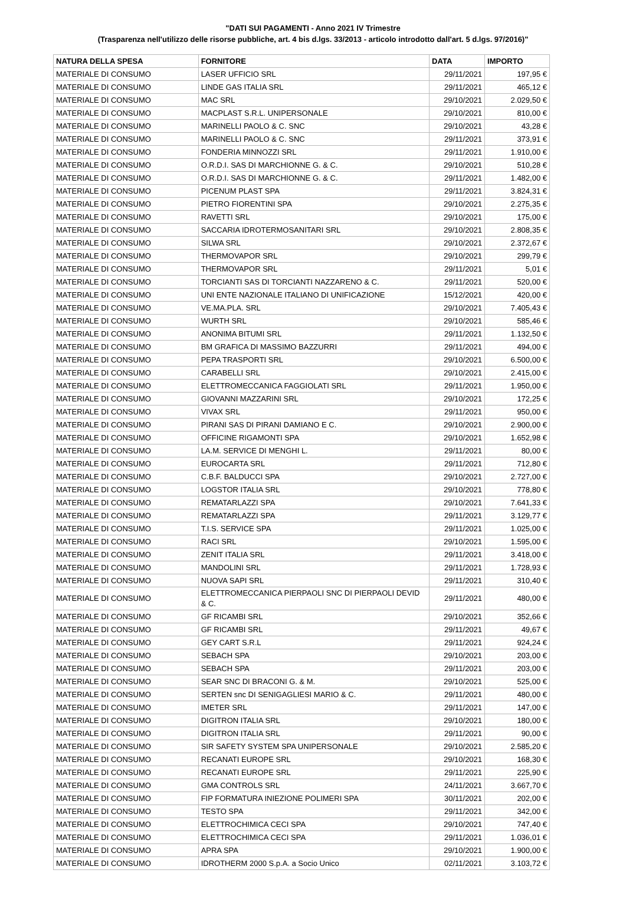"DATI SUI PAGAMENTI - Anno 2021 IV Trimestre
(Trasparenza nell'utilizzo delle risorse pubbliche, art. 4 bis d.lgs. 33/2013 - articolo introdotto dall'art. 5 d.lgs. 97/2016)"
| NATURA DELLA SPESA | FORNITORE | DATA | IMPORTO |
| --- | --- | --- | --- |
| MATERIALE DI CONSUMO | LASER UFFICIO SRL | 29/11/2021 | 197,95 € |
| MATERIALE DI CONSUMO | LINDE GAS ITALIA SRL | 29/11/2021 | 465,12 € |
| MATERIALE DI CONSUMO | MAC SRL | 29/10/2021 | 2.029,50 € |
| MATERIALE DI CONSUMO | MACPLAST S.R.L. UNIPERSONALE | 29/10/2021 | 810,00 € |
| MATERIALE DI CONSUMO | MARINELLI PAOLO & C. SNC | 29/10/2021 | 43,28 € |
| MATERIALE DI CONSUMO | MARINELLI PAOLO & C. SNC | 29/11/2021 | 373,91 € |
| MATERIALE DI CONSUMO | FONDERIA MINNOZZI SRL | 29/11/2021 | 1.910,00 € |
| MATERIALE DI CONSUMO | O.R.D.I. SAS DI MARCHIONNE G. & C. | 29/10/2021 | 510,28 € |
| MATERIALE DI CONSUMO | O.R.D.I. SAS DI MARCHIONNE G. & C. | 29/11/2021 | 1.482,00 € |
| MATERIALE DI CONSUMO | PICENUM PLAST SPA | 29/11/2021 | 3.824,31 € |
| MATERIALE DI CONSUMO | PIETRO FIORENTINI SPA | 29/10/2021 | 2.275,35 € |
| MATERIALE DI CONSUMO | RAVETTI SRL | 29/10/2021 | 175,00 € |
| MATERIALE DI CONSUMO | SACCARIA IDROTERMOSANITARI SRL | 29/10/2021 | 2.808,35 € |
| MATERIALE DI CONSUMO | SILWA SRL | 29/10/2021 | 2.372,67 € |
| MATERIALE DI CONSUMO | THERMOVAPOR SRL | 29/10/2021 | 299,79 € |
| MATERIALE DI CONSUMO | THERMOVAPOR SRL | 29/11/2021 | 5,01 € |
| MATERIALE DI CONSUMO | TORCIANTI SAS DI TORCIANTI NAZZARENO & C. | 29/11/2021 | 520,00 € |
| MATERIALE DI CONSUMO | UNI ENTE NAZIONALE ITALIANO DI UNIFICAZIONE | 15/12/2021 | 420,00 € |
| MATERIALE DI CONSUMO | VE.MA.PLA. SRL | 29/10/2021 | 7.405,43 € |
| MATERIALE DI CONSUMO | WURTH SRL | 29/10/2021 | 585,46 € |
| MATERIALE DI CONSUMO | ANONIMA BITUMI SRL | 29/11/2021 | 1.132,50 € |
| MATERIALE DI CONSUMO | BM GRAFICA DI MASSIMO BAZZURRI | 29/11/2021 | 494,00 € |
| MATERIALE DI CONSUMO | PEPA TRASPORTI SRL | 29/10/2021 | 6.500,00 € |
| MATERIALE DI CONSUMO | CARABELLI SRL | 29/10/2021 | 2.415,00 € |
| MATERIALE DI CONSUMO | ELETTROMECCANICA FAGGIOLATI SRL | 29/11/2021 | 1.950,00 € |
| MATERIALE DI CONSUMO | GIOVANNI MAZZARINI SRL | 29/10/2021 | 172,25 € |
| MATERIALE DI CONSUMO | VIVAX SRL | 29/11/2021 | 950,00 € |
| MATERIALE DI CONSUMO | PIRANI SAS DI PIRANI DAMIANO E C. | 29/10/2021 | 2.900,00 € |
| MATERIALE DI CONSUMO | OFFICINE RIGAMONTI SPA | 29/10/2021 | 1.652,98 € |
| MATERIALE DI CONSUMO | LA.M. SERVICE DI MENGHI L. | 29/11/2021 | 80,00 € |
| MATERIALE DI CONSUMO | EUROCARTA SRL | 29/11/2021 | 712,80 € |
| MATERIALE DI CONSUMO | C.B.F. BALDUCCI SPA | 29/10/2021 | 2.727,00 € |
| MATERIALE DI CONSUMO | LOGSTOR ITALIA SRL | 29/10/2021 | 778,80 € |
| MATERIALE DI CONSUMO | REMATARLAZZI SPA | 29/10/2021 | 7.641,33 € |
| MATERIALE DI CONSUMO | REMATARLAZZI SPA | 29/11/2021 | 3.129,77 € |
| MATERIALE DI CONSUMO | T.I.S. SERVICE SPA | 29/11/2021 | 1.025,00 € |
| MATERIALE DI CONSUMO | RACI SRL | 29/10/2021 | 1.595,00 € |
| MATERIALE DI CONSUMO | ZENIT ITALIA SRL | 29/11/2021 | 3.418,00 € |
| MATERIALE DI CONSUMO | MANDOLINI SRL | 29/11/2021 | 1.728,93 € |
| MATERIALE DI CONSUMO | NUOVA SAPI SRL | 29/11/2021 | 310,40 € |
| MATERIALE DI CONSUMO | ELETTROMECCANICA PIERPAOLI SNC DI PIERPAOLI DEVID & C. | 29/11/2021 | 480,00 € |
| MATERIALE DI CONSUMO | GF RICAMBI SRL | 29/10/2021 | 352,66 € |
| MATERIALE DI CONSUMO | GF RICAMBI SRL | 29/11/2021 | 49,67 € |
| MATERIALE DI CONSUMO | GEY CART S.R.L | 29/11/2021 | 924,24 € |
| MATERIALE DI CONSUMO | SEBACH SPA | 29/10/2021 | 203,00 € |
| MATERIALE DI CONSUMO | SEBACH SPA | 29/11/2021 | 203,00 € |
| MATERIALE DI CONSUMO | SEAR SNC DI BRACONI G. & M. | 29/10/2021 | 525,00 € |
| MATERIALE DI CONSUMO | SERTEN snc DI SENIGAGLIESI MARIO & C. | 29/11/2021 | 480,00 € |
| MATERIALE DI CONSUMO | IMETER SRL | 29/11/2021 | 147,00 € |
| MATERIALE DI CONSUMO | DIGITRON ITALIA SRL | 29/10/2021 | 180,00 € |
| MATERIALE DI CONSUMO | DIGITRON ITALIA SRL | 29/11/2021 | 90,00 € |
| MATERIALE DI CONSUMO | SIR SAFETY SYSTEM SPA UNIPERSONALE | 29/10/2021 | 2.585,20 € |
| MATERIALE DI CONSUMO | RECANATI EUROPE SRL | 29/10/2021 | 168,30 € |
| MATERIALE DI CONSUMO | RECANATI EUROPE SRL | 29/11/2021 | 225,90 € |
| MATERIALE DI CONSUMO | GMA CONTROLS SRL | 24/11/2021 | 3.667,70 € |
| MATERIALE DI CONSUMO | FIP FORMATURA INIEZIONE POLIMERI SPA | 30/11/2021 | 202,00 € |
| MATERIALE DI CONSUMO | TESTO SPA | 29/11/2021 | 342,00 € |
| MATERIALE DI CONSUMO | ELETTROCHIMICA CECI SPA | 29/10/2021 | 747,40 € |
| MATERIALE DI CONSUMO | ELETTROCHIMICA CECI SPA | 29/11/2021 | 1.036,01 € |
| MATERIALE DI CONSUMO | APRA SPA | 29/10/2021 | 1.900,00 € |
| MATERIALE DI CONSUMO | IDROTHERM 2000 S.p.A. a Socio Unico | 02/11/2021 | 3.103,72 € |